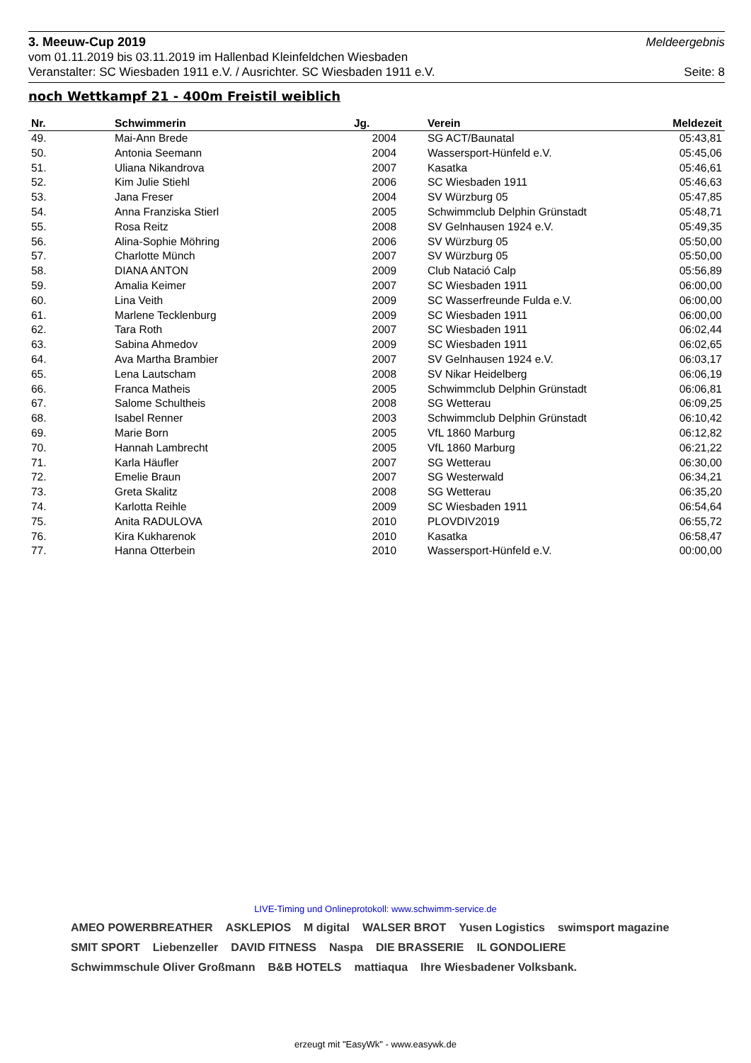3. Meeuw-Cup 2019 Meldeergebnis
vom 01.11.2019 bis 03.11.2019 im Hallenbad Kleinfeldchen Wiesbaden
Veranstalter: SC Wiesbaden 1911 e.V. / Ausrichter. SC Wiesbaden 1911 e.V. Seite: 8
noch Wettkampf 21 - 400m Freistil weiblich
| Nr. | Schwimmerin | Jg. | Verein | Meldezeit |
| --- | --- | --- | --- | --- |
| 49. | Mai-Ann Brede | 2004 | SG ACT/Baunatal | 05:43,81 |
| 50. | Antonia Seemann | 2004 | Wassersport-Hünfeld e.V. | 05:45,06 |
| 51. | Uliana Nikandrova | 2007 | Kasatka | 05:46,61 |
| 52. | Kim Julie Stiehl | 2006 | SC Wiesbaden 1911 | 05:46,63 |
| 53. | Jana Freser | 2004 | SV Würzburg 05 | 05:47,85 |
| 54. | Anna Franziska Stierl | 2005 | Schwimmclub Delphin Grünstadt | 05:48,71 |
| 55. | Rosa Reitz | 2008 | SV Gelnhausen 1924 e.V. | 05:49,35 |
| 56. | Alina-Sophie Möhring | 2006 | SV Würzburg 05 | 05:50,00 |
| 57. | Charlotte Münch | 2007 | SV Würzburg 05 | 05:50,00 |
| 58. | DIANA ANTON | 2009 | Club Natació Calp | 05:56,89 |
| 59. | Amalia Keimer | 2007 | SC Wiesbaden 1911 | 06:00,00 |
| 60. | Lina Veith | 2009 | SC Wasserfreunde Fulda e.V. | 06:00,00 |
| 61. | Marlene Tecklenburg | 2009 | SC Wiesbaden 1911 | 06:00,00 |
| 62. | Tara Roth | 2007 | SC Wiesbaden 1911 | 06:02,44 |
| 63. | Sabina Ahmedov | 2009 | SC Wiesbaden 1911 | 06:02,65 |
| 64. | Ava Martha Brambier | 2007 | SV Gelnhausen 1924 e.V. | 06:03,17 |
| 65. | Lena Lautscham | 2008 | SV Nikar Heidelberg | 06:06,19 |
| 66. | Franca Matheis | 2005 | Schwimmclub Delphin Grünstadt | 06:06,81 |
| 67. | Salome Schultheis | 2008 | SG Wetterau | 06:09,25 |
| 68. | Isabel Renner | 2003 | Schwimmclub Delphin Grünstadt | 06:10,42 |
| 69. | Marie Born | 2005 | VfL 1860 Marburg | 06:12,82 |
| 70. | Hannah Lambrecht | 2005 | VfL 1860 Marburg | 06:21,22 |
| 71. | Karla Häufler | 2007 | SG Wetterau | 06:30,00 |
| 72. | Emelie Braun | 2007 | SG Westerwald | 06:34,21 |
| 73. | Greta Skalitz | 2008 | SG Wetterau | 06:35,20 |
| 74. | Karlotta Reihle | 2009 | SC Wiesbaden 1911 | 06:54,64 |
| 75. | Anita RADULOVA | 2010 | PLOVDIV2019 | 06:55,72 |
| 76. | Kira Kukharenok | 2010 | Kasatka | 06:58,47 |
| 77. | Hanna Otterbein | 2010 | Wassersport-Hünfeld e.V. | 00:00,00 |
LIVE-Timing und Onlineprotokoll: www.schwimm-service.de
AMEO POWERBREATHER ASKLEPIOS M digital WALSER BROT Yusen Logistics swimsport magazine SMIT SPORT Liebenzeller DAVID FITNESS Naspa DIE BRASSERIE IL GONDOLIERE Schwimmschule Oliver Großmann B&B HOTELS mattiaqua Ihre Wiesbadener Volksbank.
erzeugt mit "EasyWk" - www.easywk.de